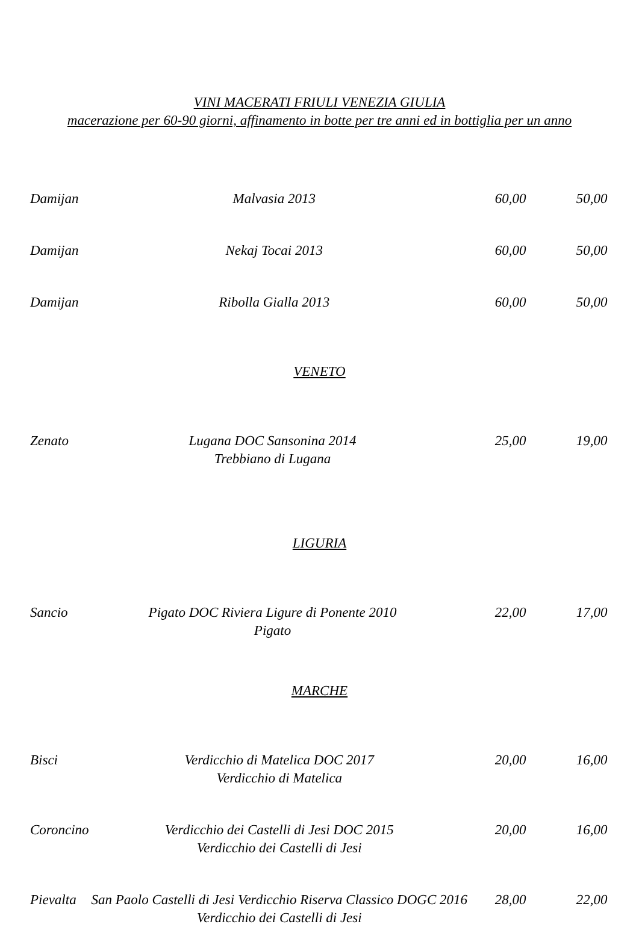VINI MACERATI FRIULI VENEZIA GIULIA
macerazione per 60-90 giorni, affinamento in botte per tre anni ed in bottiglia per un anno
| Damijan | Malvasia 2013 | 60,00 | 50,00 |
| Damijan | Nekaj Tocai 2013 | 60,00 | 50,00 |
| Damijan | Ribolla Gialla 2013 | 60,00 | 50,00 |
VENETO
| Zenato | Lugana DOC Sansonina 2014 Trebbiano di Lugana | 25,00 | 19,00 |
LIGURIA
| Sancio | Pigato DOC Riviera Ligure di Ponente 2010 Pigato | 22,00 | 17,00 |
MARCHE
| Bisci | Verdicchio di Matelica DOC 2017 Verdicchio di Matelica | 20,00 | 16,00 |
| Coroncino | Verdicchio dei Castelli di Jesi DOC 2015 Verdicchio dei Castelli di Jesi | 20,00 | 16,00 |
| Pievalta | San Paolo Castelli di Jesi Verdicchio Riserva Classico DOGC 2016 Verdicchio dei Castelli di Jesi | 28,00 | 22,00 |